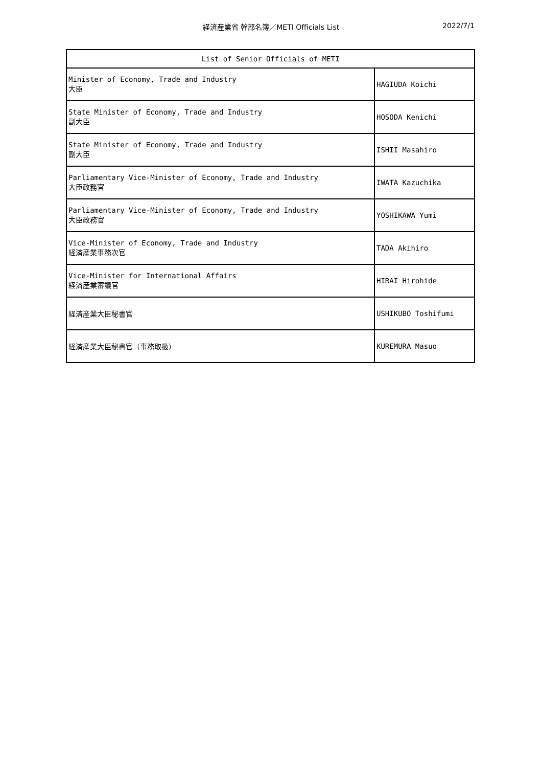経済産業省 幹部名簿／METI Officials List
2022/7/1
| List of Senior Officials of METI | |
| --- | --- |
| Minister of Economy, Trade and Industry 大臣 | HAGIUDA Koichi |
| State Minister of Economy, Trade and Industry 副大臣 | HOSODA Kenichi |
| State Minister of Economy, Trade and Industry 副大臣 | ISHII Masahiro |
| Parliamentary Vice-Minister of Economy, Trade and Industry 大臣政務官 | IWATA Kazuchika |
| Parliamentary Vice-Minister of Economy, Trade and Industry 大臣政務官 | YOSHIKAWA Yumi |
| Vice-Minister of Economy, Trade and Industry 経済産業事務次官 | TADA Akihiro |
| Vice-Minister for International Affairs 経済産業審議官 | HIRAI Hirohide |
| 経済産業大臣秘書官 | USHIKUBO Toshifumi |
| 経済産業大臣秘書官（事務取扱） | KUREMURA Masuo |